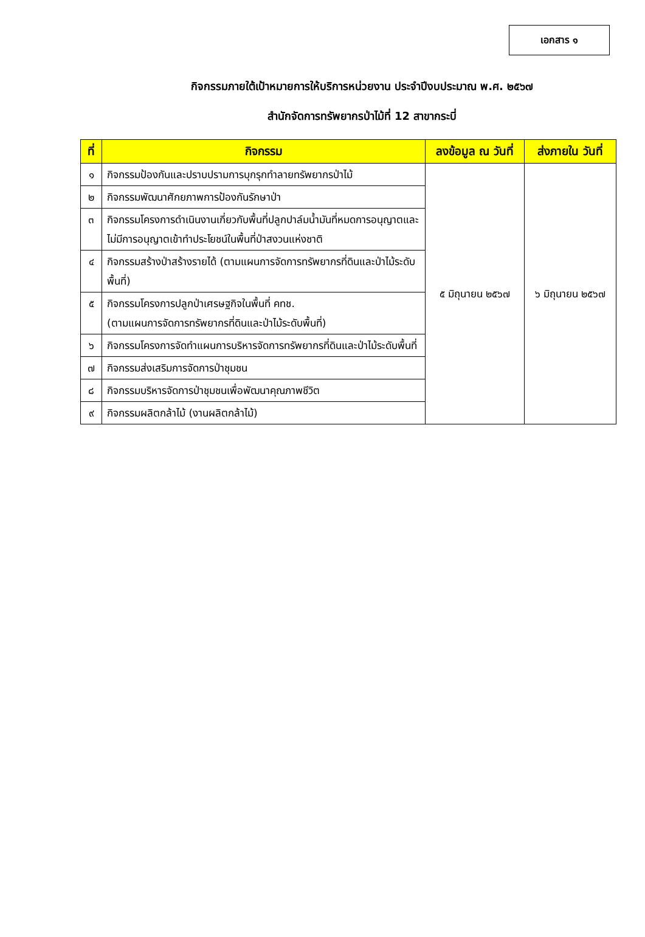เอกสาร ๑
กิจกรรมภายใต้เป้าหมายการให้บริการหน่วยงาน ประจำปีงบประมาณ พ.ศ. ๒๕๖๗
สำนักจัดการทรัพยากรป่าไม้ที่ 12 สาขากระบี่
| ที่ | กิจกรรม | ลงข้อมูล ณ วันที่ | ส่งภายใน วันที่ |
| --- | --- | --- | --- |
| ๑ | กิจกรรมป้องกันและปราบปรามการบุกรุกทำลายทรัพยากรป่าไม้ | ๕ มิถุนายน ๒๕๖๗ | ๖ มิถุนายน ๒๕๖๗ |
| ๒ | กิจกรรมพัฒนาศักยภาพการป้องกันรักษาป่า | | |
| ๓ | กิจกรรมโครงการดำเนินงานเกี่ยวกับพื้นที่ปลูกปาล์มน้ำมันที่หมดการอนุญาตและไม่มีการอนุญาตเข้าทำประโยชน์ในพื้นที่ป่าสงวนแห่งชาติ | | |
| ๔ | กิจกรรมสร้างป่าสร้างรายได้ (ตามแผนการจัดการทรัพยากรที่ดินและป่าไม้ระดับพื้นที่) | | |
| ๕ | กิจกรรมโครงการปลูกป่าเศรษฐกิจในพื้นที่ คทช. (ตามแผนการจัดการทรัพยากรที่ดินและป่าไม้ระดับพื้นที่) | | |
| ๖ | กิจกรรมโครงการจัดทำแผนการบริหารจัดการทรัพยากรที่ดินและป่าไม้ระดับพื้นที่ | | |
| ๗ | กิจกรรมส่งเสริมการจัดการป่าชุมชน | | |
| ๘ | กิจกรรมบริหารจัดการป่าชุมชนเพื่อพัฒนาคุณภาพชีวิต | | |
| ๙ | กิจกรรมผลิตกล้าไม้ (งานผลิตกล้าไม้) | | |